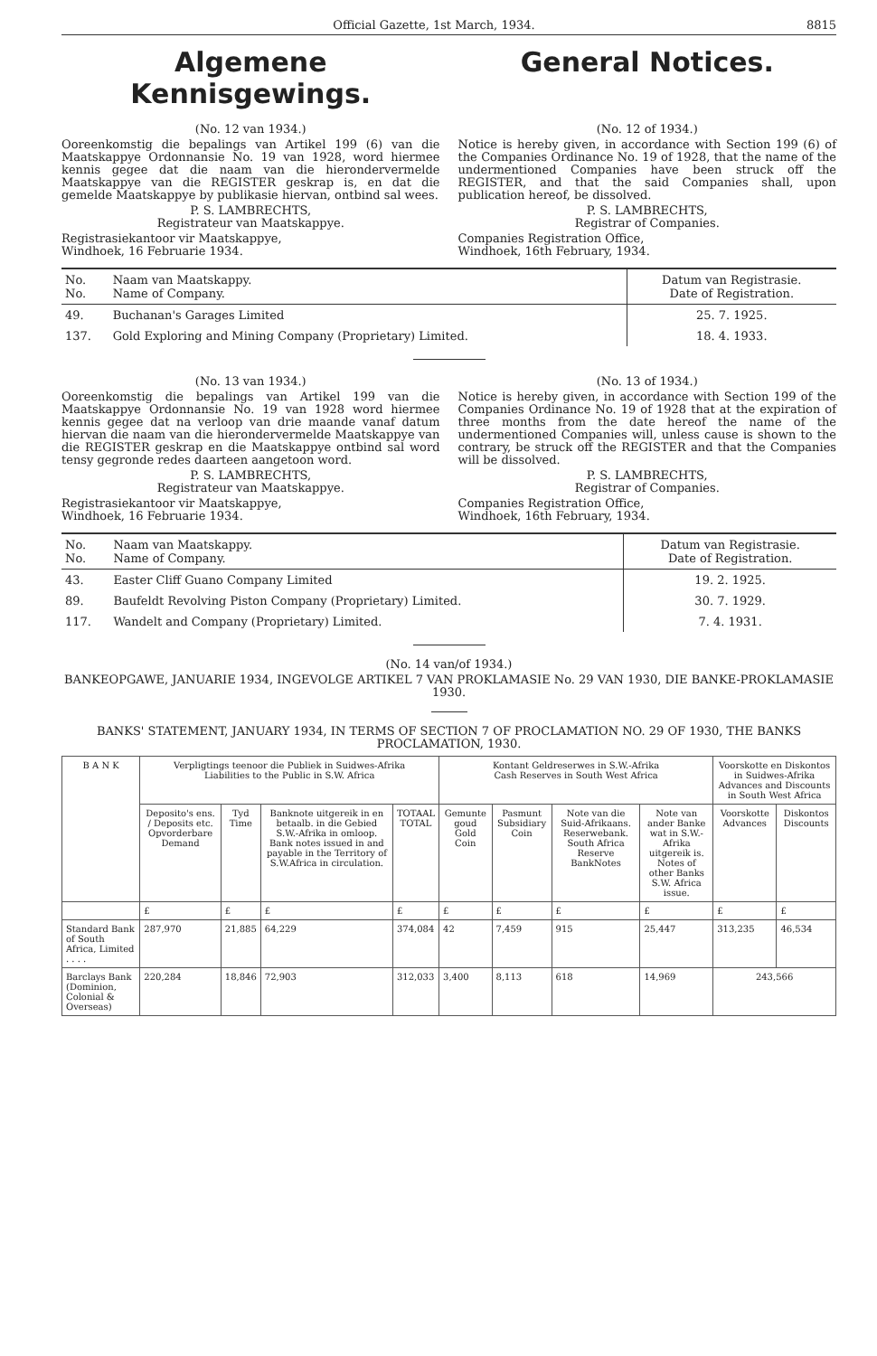Official Gazette, 1st March, 1934. 8815
Algemene Kennisgewings. General Notices.
(No. 12 van 1934.)
Ooreenkomstig die bepalings van Artikel 199 (6) van die Maatskappye Ordonnansie No. 19 van 1928, word hiermee kennis gegee dat die naam van die hierondervermelde Maatskappye van die REGISTER geskrap is, en dat die gemelde Maatskappye by publikasie hiervan, ontbind sal wees.
P. S. LAMBRECHTS,
Registrateur van Maatskappye.
Registrasiekantoor vir Maatskappye,
Windhoek, 16 Februarie 1934.
(No. 12 of 1934.)
Notice is hereby given, in accordance with Section 199 (6) of the Companies Ordinance No. 19 of 1928, that the name of the undermentioned Companies have been struck off the REGISTER, and that the said Companies shall, upon publication hereof, be dissolved.
P. S. LAMBRECHTS,
Registrar of Companies.
Companies Registration Office,
Windhoek, 16th February, 1934.
| No. No. | Naam van Maatskappy. Name of Company. | Datum van Registrasie. Date of Registration. |
| 49. | Buchanan's Garages Limited | 25. 7. 1925. |
| 137. | Gold Exploring and Mining Company (Proprietary) Limited. | 18. 4. 1933. |
(No. 13 van 1934.)
Ooreenkomstig die bepalings van Artikel 199 van die Maatskappye Ordonnansie No. 19 van 1928 word hiermee kennis gegee dat na verloop van drie maande vanaf datum hiervan die naam van die hierondervermelde Maatskappye van die REGISTER geskrap en die Maatskappye ontbind sal word tensy gegronde redes daarteen aangetoon word.
P. S. LAMBRECHTS,
Registrateur van Maatskappye.
Registrasiekantoor vir Maatskappye,
Windhoek, 16 Februarie 1934.
(No. 13 of 1934.)
Notice is hereby given, in accordance with Section 199 of the Companies Ordinance No. 19 of 1928 that at the expiration of three months from the date hereof the name of the undermentioned Companies will, unless cause is shown to the contrary, be struck off the REGISTER and that the Companies will be dissolved.
P. S. LAMBRECHTS,
Registrar of Companies.
Companies Registration Office,
Windhoek, 16th February, 1934.
| No. No. | Naam van Maatskappy. Name of Company. | Datum van Registrasie. Date of Registration. |
| 43. | Easter Cliff Guano Company Limited | 19. 2. 1925. |
| 89. | Baufeldt Revolving Piston Company (Proprietary) Limited. | 30. 7. 1929. |
| 117. | Wandelt and Company (Proprietary) Limited. | 7. 4. 1931. |
(No. 14 van/of 1934.)
BANKEOPGAWE, JANUARIE 1934, INGEVOLGE ARTIKEL 7 VAN PROKLAMASIE No. 29 VAN 1930, DIE BANKE-PROKLAMASIE 1930.
BANKS' STATEMENT, JANUARY 1934, IN TERMS OF SECTION 7 OF PROCLAMATION NO. 29 OF 1930, THE BANKS PROCLAMATION, 1930.
| B A N K | Verpligtings teenoor die Publiek in Suidwes-Afrika Liabilities to the Public in S.W. Africa | | | | Kontant Geldreserwes in S.W.-Afrika Cash Reserves in South West Africa | | | | Voorskotte en Diskontos in Suidwes-Afrika Advances and Discounts in South West Africa | |
| --- | --- | --- | --- | --- | --- | --- | --- | --- | --- | --- |
| | Deposito's ens. / Deposits etc. Opvorderbare Demand | Tyd Time | Banknote uitgereik in en betaalb. in die Gebied S.W.-Afrika in omloop. Bank notes issued in and payable in the Territory of S.W.Africa in circulation. | TOTAAL TOTAL | Gemunte goud Gold Coin | Pasmunt Subsidiary Coin | Note van die Suid-Afrikaans. Reserwebank. South Africa Reserve BankNotes | Note van ander Banke wat in S.W.-Afrika uitgereik is. Notes of other Banks S.W. Africa issue. | Voorskotte Advances | Diskontos Discounts |
| | £ | £ | £ | £ | £ | £ | £ | £ | £ | £ |
| Standard Bank of South Africa, Limited . . . . | 287,970 | 21,885 | 64,229 | 374,084 | 42 | 7,459 | 915 | 25,447 | 313,235 | 46,534 |
| Barclays Bank (Dominion, Colonial & Overseas) | 220,284 | 18,846 | 72,903 | 312,033 | 3,400 | 8,113 | 618 | 14,969 | 243,566 | |